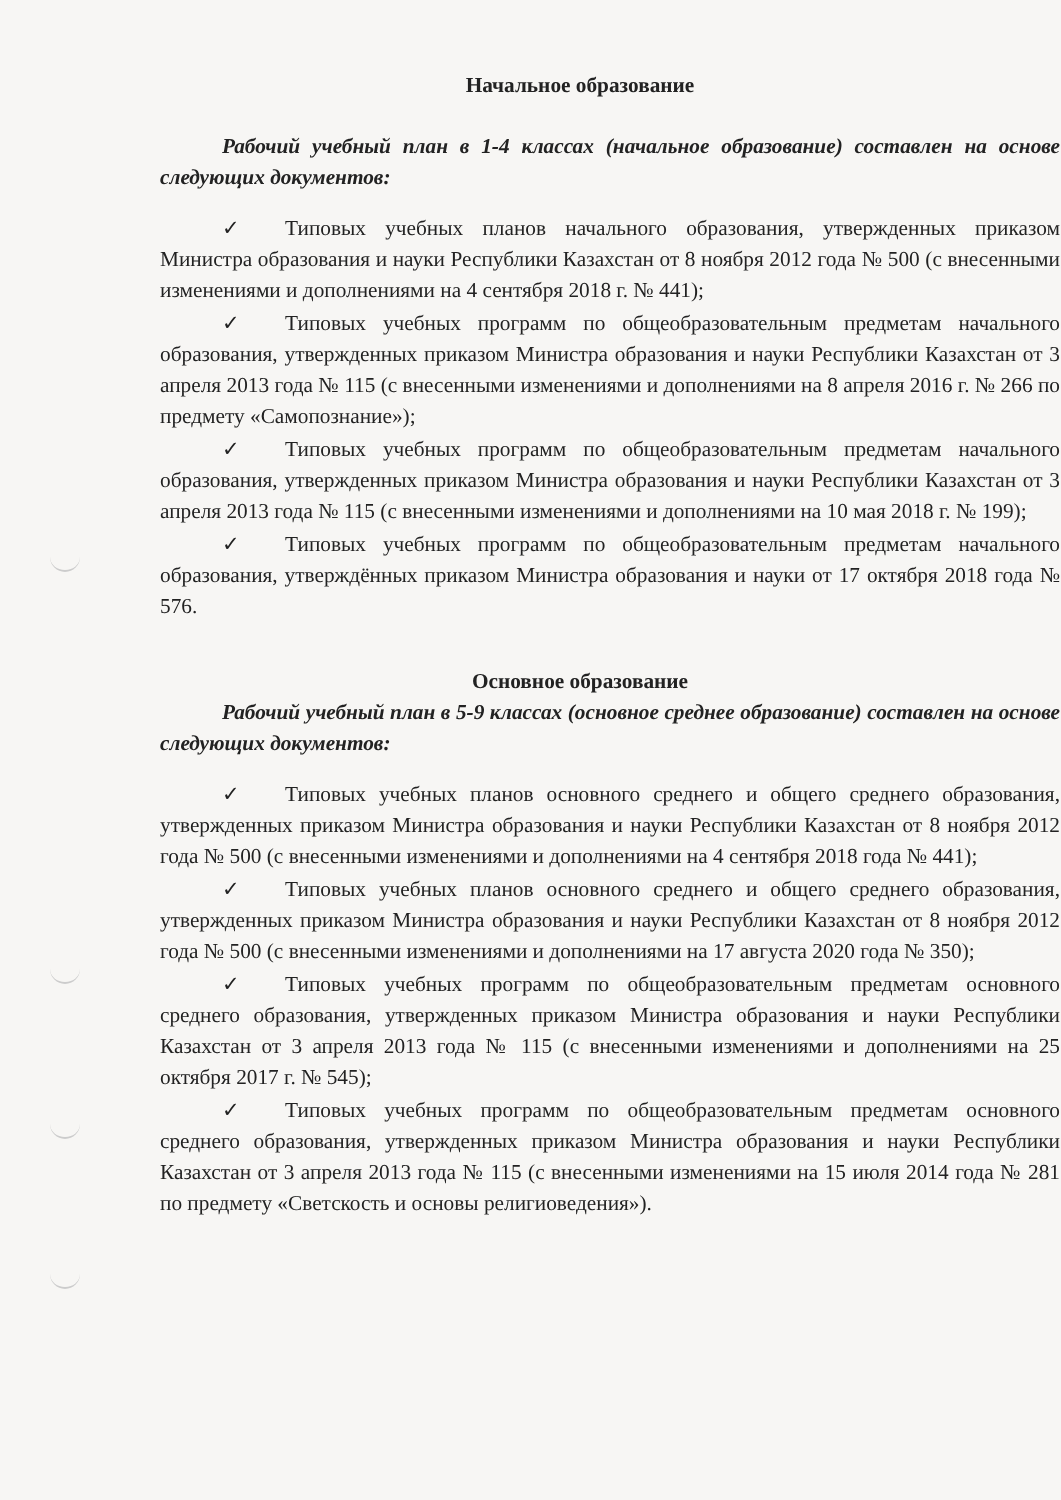Начальное образование
Рабочий учебный план в 1-4 классах (начальное образование) составлен на основе следующих документов:
✓ Типовых учебных планов начального образования, утвержденных приказом Министра образования и науки Республики Казахстан от 8 ноября 2012 года № 500 (с внесенными изменениями и дополнениями на 4 сентября 2018 г. № 441);
✓ Типовых учебных программ по общеобразовательным предметам начального образования, утвержденных приказом Министра образования и науки Республики Казахстан от 3 апреля 2013 года № 115 (с внесенными изменениями и дополнениями на 8 апреля 2016 г. № 266 по предмету «Самопознание»);
✓ Типовых учебных программ по общеобразовательным предметам начального образования, утвержденных приказом Министра образования и науки Республики Казахстан от 3 апреля 2013 года № 115 (с внесенными изменениями и дополнениями на 10 мая 2018 г. № 199);
✓ Типовых учебных программ по общеобразовательным предметам начального образования, утверждённых приказом Министра образования и науки от 17 октября 2018 года № 576.
Основное образование
Рабочий учебный план в 5-9 классах (основное среднее образование) составлен на основе следующих документов:
✓ Типовых учебных планов основного среднего и общего среднего образования, утвержденных приказом Министра образования и науки Республики Казахстан от 8 ноября 2012 года № 500 (с внесенными изменениями и дополнениями на 4 сентября 2018 года № 441);
✓ Типовых учебных планов основного среднего и общего среднего образования, утвержденных приказом Министра образования и науки Республики Казахстан от 8 ноября 2012 года № 500 (с внесенными изменениями и дополнениями на 17 августа 2020 года № 350);
✓ Типовых учебных программ по общеобразовательным предметам основного среднего образования, утвержденных приказом Министра образования и науки Республики Казахстан от 3 апреля 2013 года № 115 (с внесенными изменениями и дополнениями на 25 октября 2017 г. № 545);
✓ Типовых учебных программ по общеобразовательным предметам основного среднего образования, утвержденных приказом Министра образования и науки Республики Казахстан от 3 апреля 2013 года № 115 (с внесенными изменениями на 15 июля 2014 года № 281 по предмету «Светскость и основы религиоведения»).